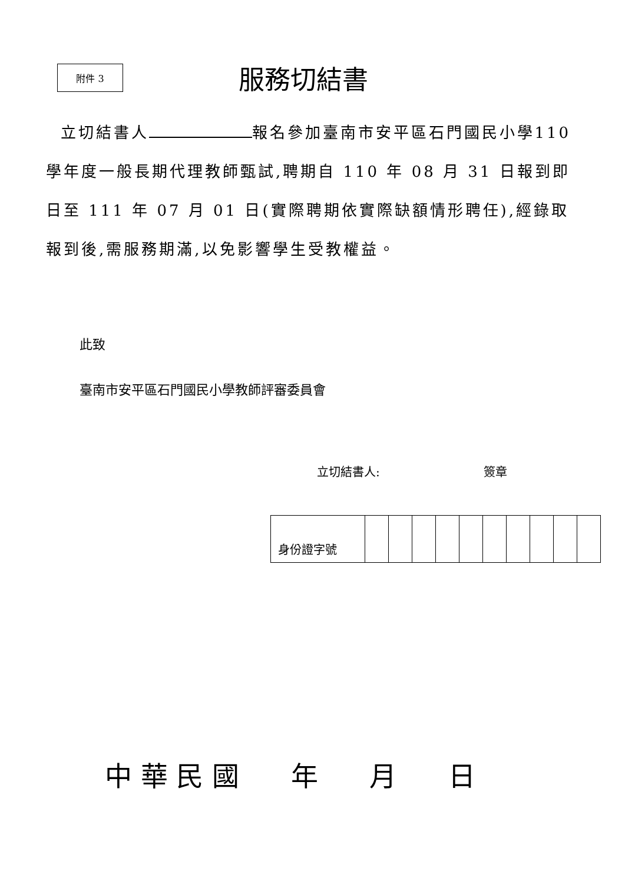附件 3
服務切結書
立切結書人 報名參加臺南市安平區石門國民小學110 學年度一般長期代理教師甄試,聘期自 110 年 08 月 31 日報到即日至 111 年 07 月 01 日(實際聘期依實際缺額情形聘任),經錄取報到後,需服務期滿,以免影響學生受教權益。
此致
臺南市安平區石門國民小學教師評審委員會
立切結書人: 簽章
| 身份證字號 | | | | | | | | | | |
中 華 民 國 年 月 日